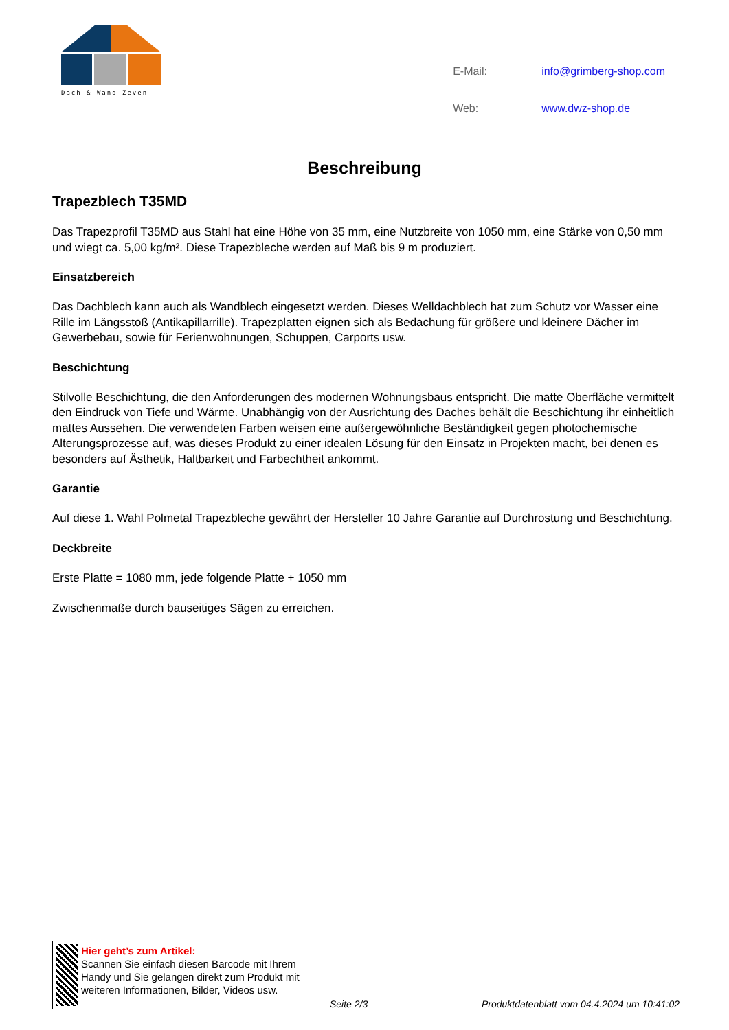Dach & Wand Zeven
| E-Mail: | info@grimberg-shop.com |
| Web: | www.dwz-shop.de |
Beschreibung
Trapezblech T35MD
Das Trapezprofil T35MD aus Stahl hat eine Höhe von 35 mm, eine Nutzbreite von 1050 mm, eine Stärke von 0,50 mm und wiegt ca. 5,00 kg/m². Diese Trapezbleche werden auf Maß bis 9 m produziert.
Einsatzbereich
Das Dachblech kann auch als Wandblech eingesetzt werden. Dieses Welldachblech hat zum Schutz vor Wasser eine Rille im Längsstoß (Antikapillarrille). Trapezplatten eignen sich als Bedachung für größere und kleinere Dächer im Gewerbebau, sowie für Ferienwohnungen, Schuppen, Carports usw.
Beschichtung
Stilvolle Beschichtung, die den Anforderungen des modernen Wohnungsbaus entspricht. Die matte Oberfläche vermittelt den Eindruck von Tiefe und Wärme. Unabhängig von der Ausrichtung des Daches behält die Beschichtung ihr einheitlich mattes Aussehen. Die verwendeten Farben weisen eine außergewöhnliche Beständigkeit gegen photochemische Alterungsprozesse auf, was dieses Produkt zu einer idealen Lösung für den Einsatz in Projekten macht, bei denen es besonders auf Ästhetik, Haltbarkeit und Farbechtheit ankommt.
Garantie
Auf diese 1. Wahl Polmetal Trapezbleche gewährt der Hersteller 10 Jahre Garantie auf Durchrostung und Beschichtung.
Deckbreite
Erste Platte = 1080 mm, jede folgende Platte + 1050 mm
Zwischenmaße durch bauseitiges Sägen zu erreichen.
Hier geht’s zum Artikel:
Scannen Sie einfach diesen Barcode mit Ihrem Handy und Sie gelangen direkt zum Produkt mit weiteren Informationen, Bilder, Videos usw.
Seite 2/3
Produktdatenblatt vom 04.4.2024 um 10:41:02